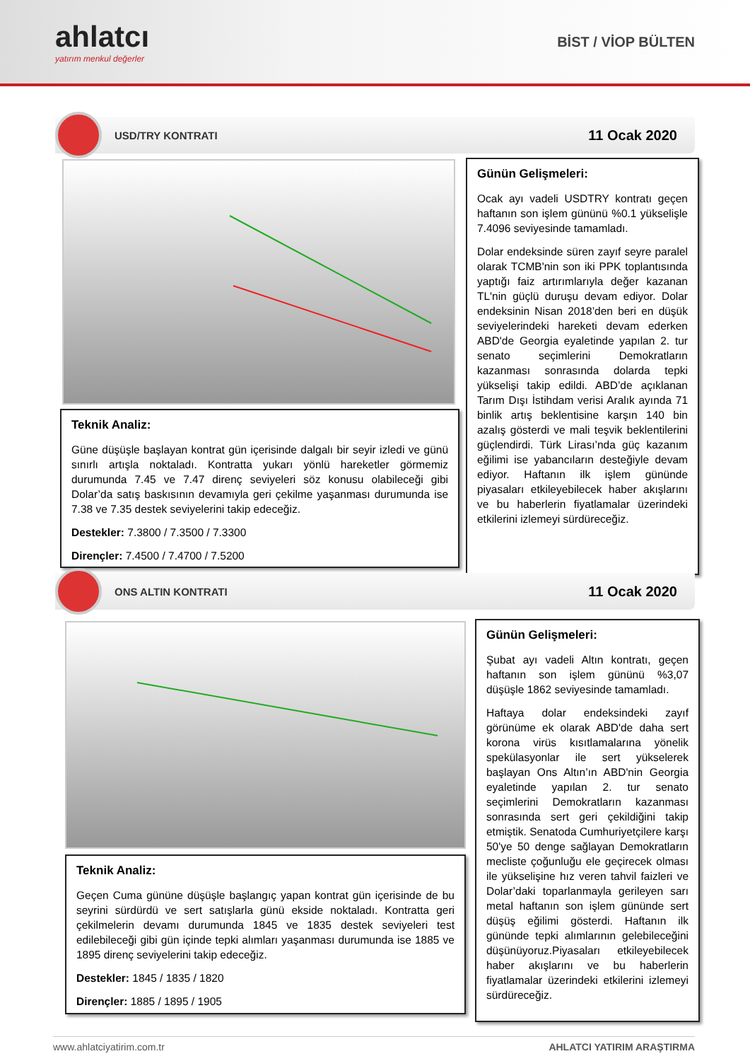ahlatcı
yatırım menkul değerler
BİST / VİOP BÜLTEN
USD/TRY KONTRATI
11 Ocak 2020
Günün Gelişmeleri:
Ocak ayı vadeli USDTRY kontratı geçen haftanın son işlem gününü %0.1 yükselişle 7.4096 seviyesinde tamamladı.
Dolar endeksinde süren zayıf seyre paralel olarak TCMB'nin son iki PPK toplantısında yaptığı faiz artırımlarıyla değer kazanan TL'nin güçlü duruşu devam ediyor. Dolar endeksinin Nisan 2018’den beri en düşük seviyelerindeki hareketi devam ederken ABD'de Georgia eyaletinde yapılan 2. tur senato seçimlerini Demokratların kazanması sonrasında dolarda tepki yükselişi takip edildi. ABD’de açıklanan Tarım Dışı İstihdam verisi Aralık ayında 71 binlik artış beklentisine karşın 140 bin azalış gösterdi ve mali teşvik beklentilerini güçlendirdi. Türk Lirası’nda güç kazanım eğilimi ise yabancıların desteğiyle devam ediyor. Haftanın ilk işlem gününde piyasaları etkileyebilecek haber akışlarını ve bu haberlerin fiyatlamalar üzerindeki etkilerini izlemeyi sürdüreceğiz.
Teknik Analiz:
Güne düşüşle başlayan kontrat gün içerisinde dalgalı bir seyir izledi ve günü sınırlı artışla noktaladı. Kontratta yukarı yönlü hareketler görmemiz durumunda 7.45 ve 7.47 direnç seviyeleri söz konusu olabileceği gibi Dolar’da satış baskısının devamıyla geri çekilme yaşanması durumunda ise 7.38 ve 7.35 destek seviyelerini takip edeceğiz.
Destekler: 7.3800 / 7.3500 / 7.3300
Dirençler: 7.4500 / 7.4700 / 7.5200
ONS ALTIN KONTRATI
11 Ocak 2020
Günün Gelişmeleri:
Şubat ayı vadeli Altın kontratı, geçen haftanın son işlem gününü %3,07 düşüşle 1862 seviyesinde tamamladı.
Haftaya dolar endeksindeki zayıf görünüme ek olarak ABD'de daha sert korona virüs kısıtlamalarına yönelik spekülasyonlar ile sert yükselerek başlayan Ons Altın’ın ABD'nin Georgia eyaletinde yapılan 2. tur senato seçimlerini Demokratların kazanması sonrasında sert geri çekildiğini takip etmiştik. Senatoda Cumhuriyetçilere karşı 50'ye 50 denge sağlayan Demokratların mecliste çoğunluğu ele geçirecek olması ile yükselişine hız veren tahvil faizleri ve Dolar’daki toparlanmayla gerileyen sarı metal haftanın son işlem gününde sert düşüş eğilimi gösterdi. Haftanın ilk gününde tepki alımlarının gelebileceğini düşünüyoruz.Piyasaları etkileyebilecek haber akışlarını ve bu haberlerin fiyatlamalar üzerindeki etkilerini izlemeyi sürdüreceğiz.
Teknik Analiz:
Geçen Cuma gününe düşüşle başlangıç yapan kontrat gün içerisinde de bu seyrini sürdürdü ve sert satışlarla günü ekside noktaladı. Kontratta geri çekilmelerin devamı durumunda 1845 ve 1835 destek seviyeleri test edilebileceği gibi gün içinde tepki alımları yaşanması durumunda ise 1885 ve 1895 direnç seviyelerini takip edeceğiz.
Destekler: 1845 / 1835 / 1820
Dirençler: 1885 / 1895 / 1905
www.ahlatciyatirim.com.tr AHLATCI YATIRIM ARAŞTIRMA